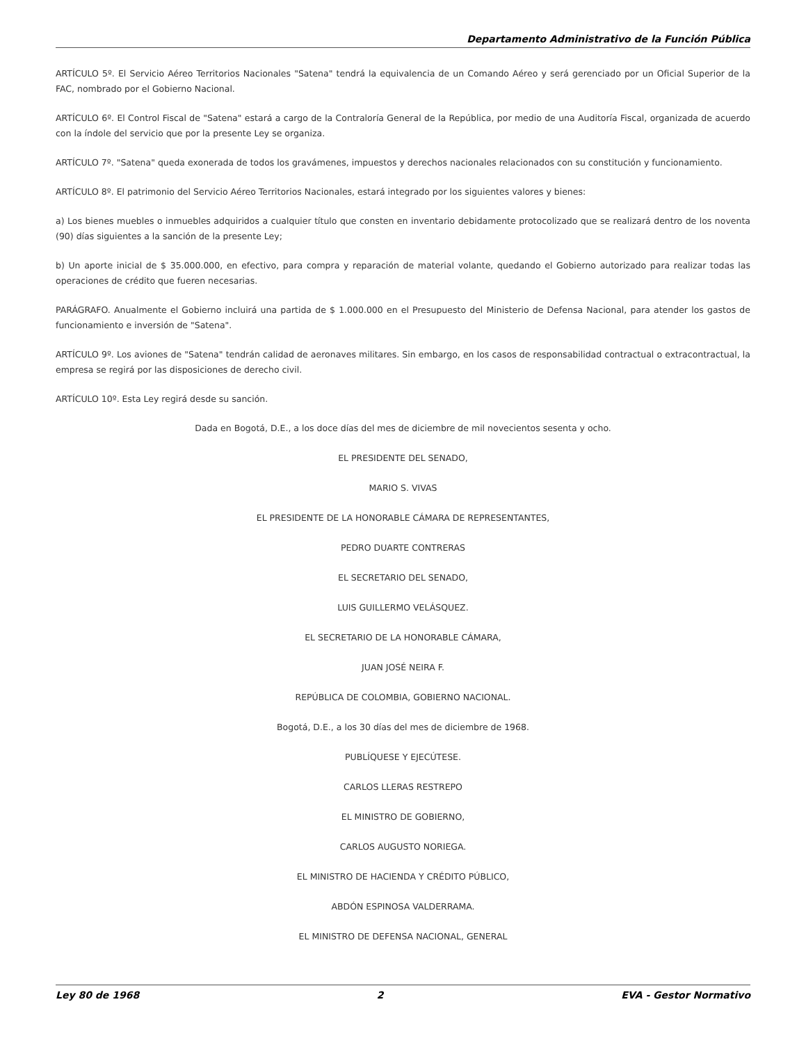Departamento Administrativo de la Función Pública
ARTÍCULO 5º. El Servicio Aéreo Territorios Nacionales "Satena" tendrá la equivalencia de un Comando Aéreo y será gerenciado por un Oficial Superior de la FAC, nombrado por el Gobierno Nacional.
ARTÍCULO 6º. El Control Fiscal de "Satena" estará a cargo de la Contraloría General de la República, por medio de una Auditoría Fiscal, organizada de acuerdo con la índole del servicio que por la presente Ley se organiza.
ARTÍCULO 7º. "Satena" queda exonerada de todos los gravámenes, impuestos y derechos nacionales relacionados con su constitución y funcionamiento.
ARTÍCULO 8º. El patrimonio del Servicio Aéreo Territorios Nacionales, estará integrado por los siguientes valores y bienes:
a) Los bienes muebles o inmuebles adquiridos a cualquier título que consten en inventario debidamente protocolizado que se realizará dentro de los noventa (90) días siguientes a la sanción de la presente Ley;
b) Un aporte inicial de $ 35.000.000, en efectivo, para compra y reparación de material volante, quedando el Gobierno autorizado para realizar todas las operaciones de crédito que fueren necesarias.
PARÁGRAFO. Anualmente el Gobierno incluirá una partida de $ 1.000.000 en el Presupuesto del Ministerio de Defensa Nacional, para atender los gastos de funcionamiento e inversión de "Satena".
ARTÍCULO 9º. Los aviones de "Satena" tendrán calidad de aeronaves militares. Sin embargo, en los casos de responsabilidad contractual o extracontractual, la empresa se regirá por las disposiciones de derecho civil.
ARTÍCULO 10º. Esta Ley regirá desde su sanción.
Dada en Bogotá, D.E., a los doce días del mes de diciembre de mil novecientos sesenta y ocho.
EL PRESIDENTE DEL SENADO,
MARIO S. VIVAS
EL PRESIDENTE DE LA HONORABLE CÁMARA DE REPRESENTANTES,
PEDRO DUARTE CONTRERAS
EL SECRETARIO DEL SENADO,
LUIS GUILLERMO VELÁSQUEZ.
EL SECRETARIO DE LA HONORABLE CÁMARA,
JUAN JOSÉ NEIRA F.
REPÚBLICA DE COLOMBIA, GOBIERNO NACIONAL.
Bogotá, D.E., a los 30 días del mes de diciembre de 1968.
PUBLÍQUESE Y EJECÚTESE.
CARLOS LLERAS RESTREPO
EL MINISTRO DE GOBIERNO,
CARLOS AUGUSTO NORIEGA.
EL MINISTRO DE HACIENDA Y CRÉDITO PÚBLICO,
ABDÓN ESPINOSA VALDERRAMA.
EL MINISTRO DE DEFENSA NACIONAL, GENERAL
Ley 80 de 1968 2 EVA - Gestor Normativo